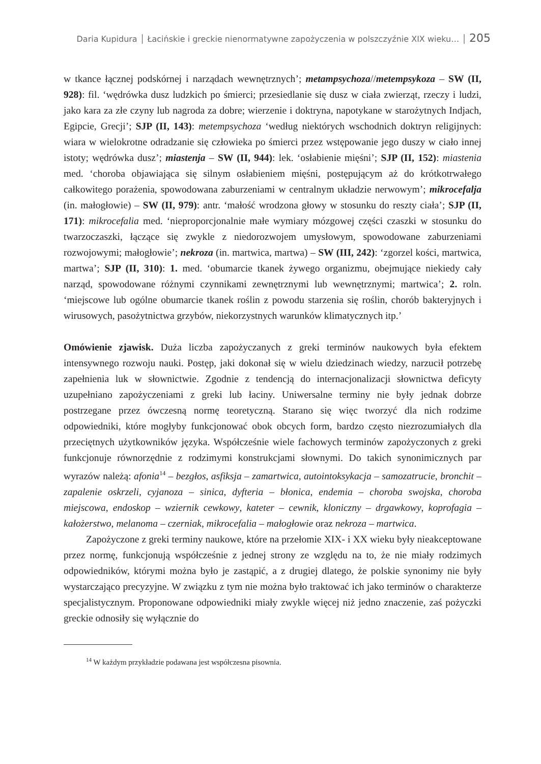Daria Kupidura │ Łacińskie i greckie nienormatywne zapożyczenia w polszczyźnie XIX wieku… │ 205
w tkance łącznej podskórnej i narządach wewnętrznych’; metampsychoza//metempsyko­za – SW (II, 928): fil. ‘wędrówka dusz ludzkich po śmierci; przesiedlanie się dusz w ciała zwierząt, rzeczy i ludzi, jako kara za złe czyny lub nagroda za dobre; wierzenie i doktryna, napotykane w starożytnych Indjach, Egipcie, Grecji’; SJP (II, 143): metempsychoza ‘we­dług niektórych wschodnich doktryn religijnych: wiara w wielokrotne odradzanie się czło­wieka po śmierci przez wstępowanie jego duszy w ciało innej istoty; wędrówka dusz’; mia­stenja – SW (II, 944): lek. ‘osłabienie mięśni’; SJP (II, 152): miastenia med. ‘choroba objawiająca się silnym osłabieniem mięśni, postępującym aż do krótkotrwałego całkowite­go porażenia, spowodowana zaburzeniami w centralnym układzie nerwowym’; mikrocefal­ja (in. małogłowie) – SW (II, 979): antr. ‘małość wrodzona głowy w stosunku do reszty ciała’; SJP (II, 171): mikrocefalia med. ‘nieproporcjonalnie małe wymiary mózgowej części czaszki w stosunku do twarzoczaszki, łączące się zwykle z niedorozwojem umysłowym, spowodowane zaburzeniami rozwojowymi; małogłowie’; nekroza (in. martwica, martwa) – SW (III, 242): ‘zgorzel kości, martwica, martwa’; SJP (II, 310): 1. med. ‘obumarcie tkanek żywego organizmu, obejmujące niekiedy cały narząd, spowodowane różnymi czynnikami zewnętrznymi lub wewnętrznymi; martwica’; 2. roln. ‘miejscowe lub ogólne obumarcie tkanek roślin z powodu starzenia się roślin, chorób bakteryjnych i wirusowych, pasożytnic­twa grzybów, niekorzystnych warunków klimatycznych itp.’
Omówienie zjawisk. Duża liczba zapożyczanych z greki terminów naukowych była efek­tem intensywnego rozwoju nauki. Postęp, jaki dokonał się w wielu dziedzinach wiedzy, na­rzucił potrzebę zapełnienia luk w słownictwie. Zgodnie z tendencją do internacjonalizacji słownictwa deficyty uzupełniano zapożyczeniami z greki lub łaciny. Uniwersalne terminy nie były jednak dobrze postrzegane przez ówczesną normę teoretyczną. Starano się więc tworzyć dla nich rodzime odpowiedniki, które mogłyby funkcjonować obok obcych form, bardzo często niezrozumiałych dla przeciętnych użytkowników języka. Współcześnie wiele fachowych terminów zapożyczonych z greki funkcjonuje równorzędnie z rodzimymi kon­strukcjami słownymi. Do takich synonimicznych par wyrazów należą: afonia<sup>14</sup> – bezgłos, asfiksja – zamartwica, autointoksykacja – samozatrucie, bronchit – zapalenie oskrzeli, cy­janoza – sinica, dyfteria – błonica, endemia – choroba swojska, choroba miejscowa, endo­skop – wziernik cewkowy, kateter – cewnik, kloniczny – drgawkowy, koprofagia – kałożer­stwo, melanoma – czerniak, mikrocefalia – małogłowie oraz nekroza – martwica.
Zapożyczone z greki terminy naukowe, które na przełomie XIX- i XX wieku były nie­akceptowane przez normę, funkcjonują współcześnie z jednej strony ze względu na to, że nie miały rodzimych odpowiedników, którymi można było je zastąpić, a z drugiej dlatego, że polskie synonimy nie były wystarczająco precyzyjne. W związku z tym nie można było traktować ich jako terminów o charakterze specjalistycznym. Proponowane odpowiedniki miały zwykle więcej niż jedno znaczenie, zaś pożyczki greckie odnosiły się wyłącznie do
<sup>14</sup> W każdym przykładzie podawana jest współczesna pisownia.